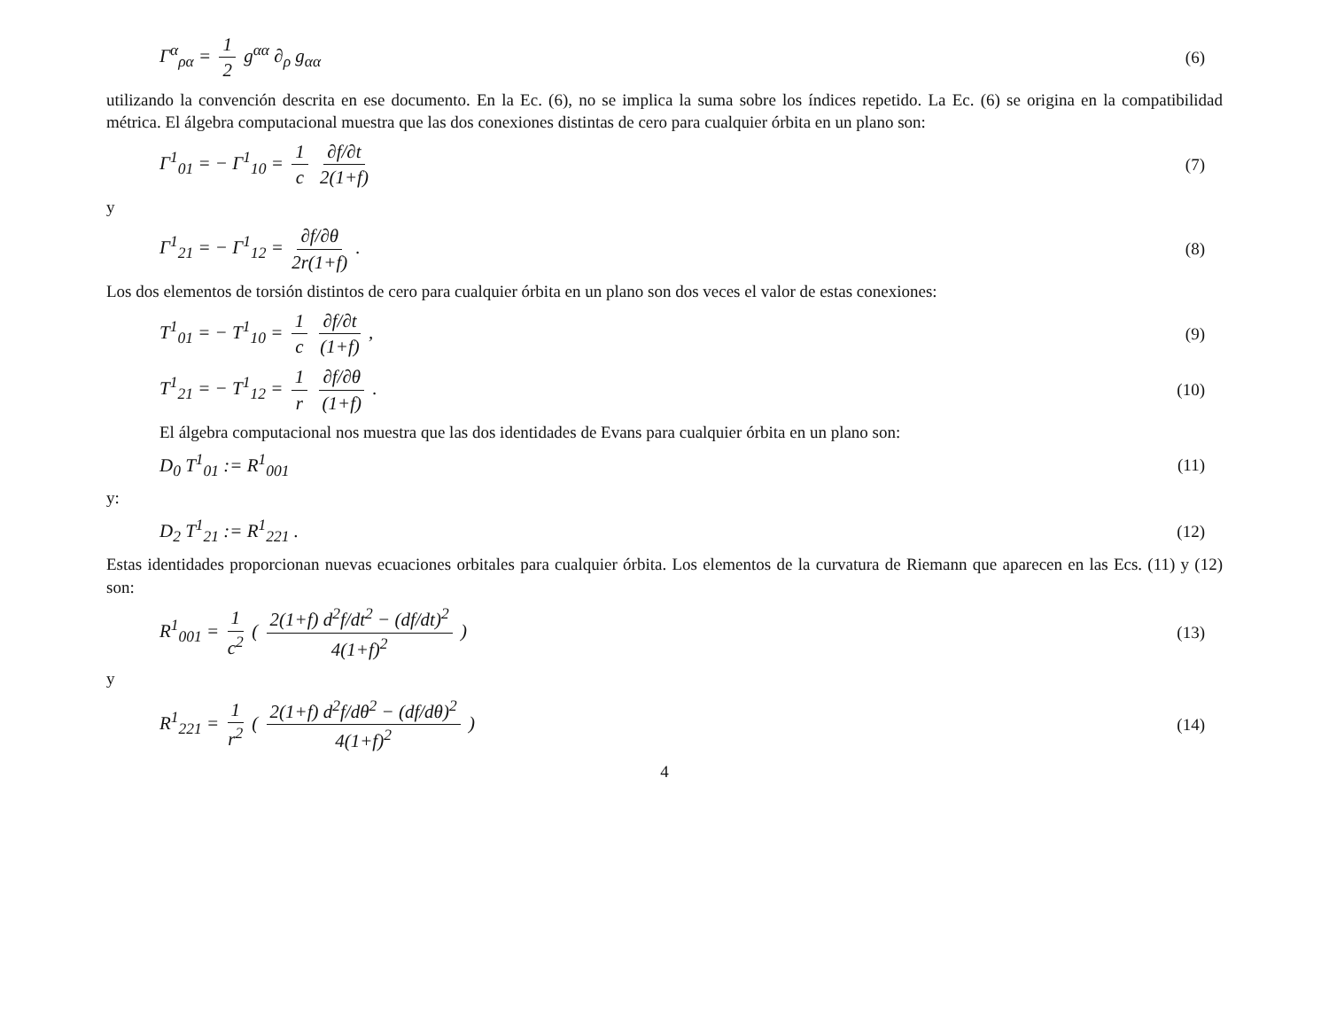Γ<sup>α</sup><sub>ρα</sub> = 1 2 g<sup>αα</sup> ∂<sub>ρ</sub> g<sub>αα</sub> (6)
utilizando la convención descrita en ese documento. En la Ec. (6), no se implica la suma sobre los índices repetido. La Ec. (6) se origina en la compatibilidad métrica. El álgebra computacional muestra que las dos conexiones distintas de cero para cualquier órbita en un plano son:
Γ<sup>1</sup><sub>01</sub> = − Γ<sup>1</sup><sub>10</sub> = 1 c ∂f/∂t 2(1+f) (7)
y
Γ<sup>1</sup><sub>21</sub> = − Γ<sup>1</sup><sub>12</sub> = ∂f/∂θ 2r(1+f) . (8)
Los dos elementos de torsión distintos de cero para cualquier órbita en un plano son dos veces el valor de estas conexiones:
T<sup>1</sup><sub>01</sub> = − T<sup>1</sup><sub>10</sub> = 1 c ∂f/∂t (1+f) , (9)
T<sup>1</sup><sub>21</sub> = − T<sup>1</sup><sub>12</sub> = 1 r ∂f/∂θ (1+f) . (10)
El álgebra computacional nos muestra que las dos identidades de Evans para cualquier órbita en un plano son:
D<sub>0</sub> T<sup>1</sup><sub>01</sub> := R<sup>1</sup><sub>001</sub> (11)
y:
D<sub>2</sub> T<sup>1</sup><sub>21</sub> := R<sup>1</sup><sub>221</sub> . (12)
Estas identidades proporcionan nuevas ecuaciones orbitales para cualquier órbita. Los elementos de la curvatura de Riemann que aparecen en las Ecs. (11) y (12) son:
R<sup>1</sup><sub>001</sub> = 1 c<sup>2</sup> ( 2(1+f) d<sup>2</sup>f/dt<sup>2</sup> − (df/dt)<sup>2</sup> 4(1+f)<sup>2</sup> ) (13)
y
R<sup>1</sup><sub>221</sub> = 1 r<sup>2</sup> ( 2(1+f) d<sup>2</sup>f/dθ<sup>2</sup> − (df/dθ)<sup>2</sup> 4(1+f)<sup>2</sup> ) (14)
4